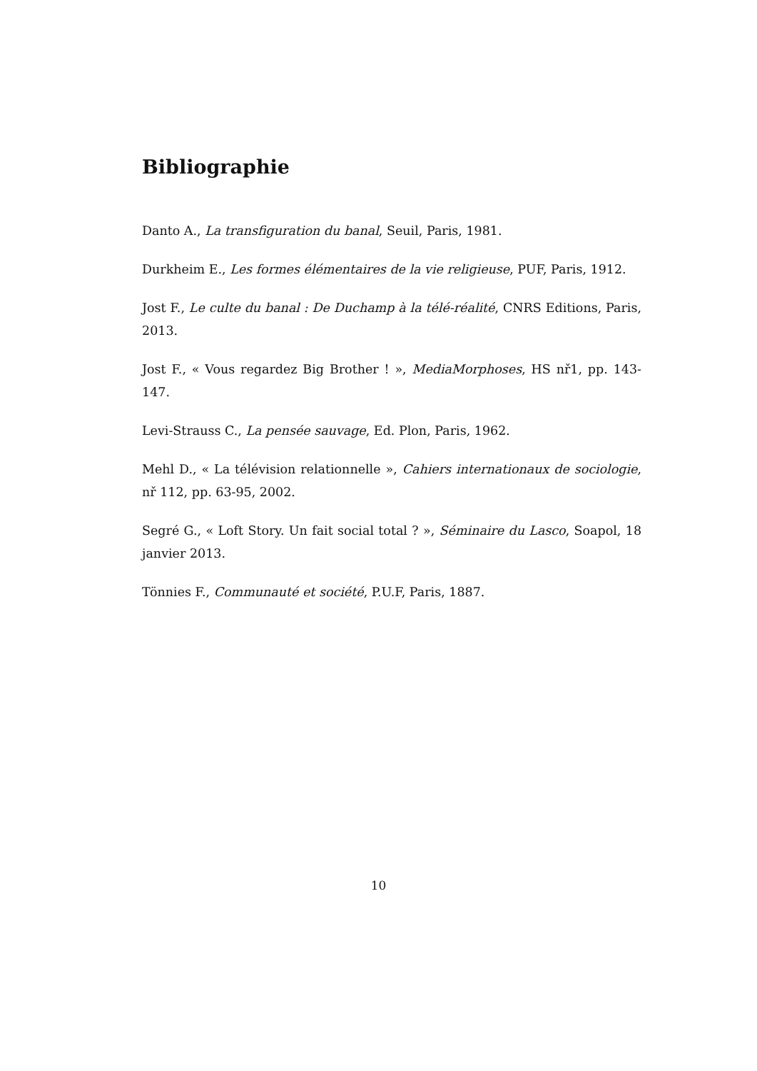Bibliographie
Danto A., La transfiguration du banal, Seuil, Paris, 1981.
Durkheim E., Les formes élémentaires de la vie religieuse, PUF, Paris, 1912.
Jost F., Le culte du banal : De Duchamp à la télé-réalité, CNRS Editions, Paris, 2013.
Jost F., « Vous regardez Big Brother ! », MediaMorphoses, HS nř1, pp. 143-147.
Levi-Strauss C., La pensée sauvage, Ed. Plon, Paris, 1962.
Mehl D., « La télévision relationnelle », Cahiers internationaux de sociologie, nř 112, pp. 63-95, 2002.
Segré G., « Loft Story. Un fait social total ? », Séminaire du Lasco, Soapol, 18 janvier 2013.
Tönnies F., Communauté et société, P.U.F, Paris, 1887.
10